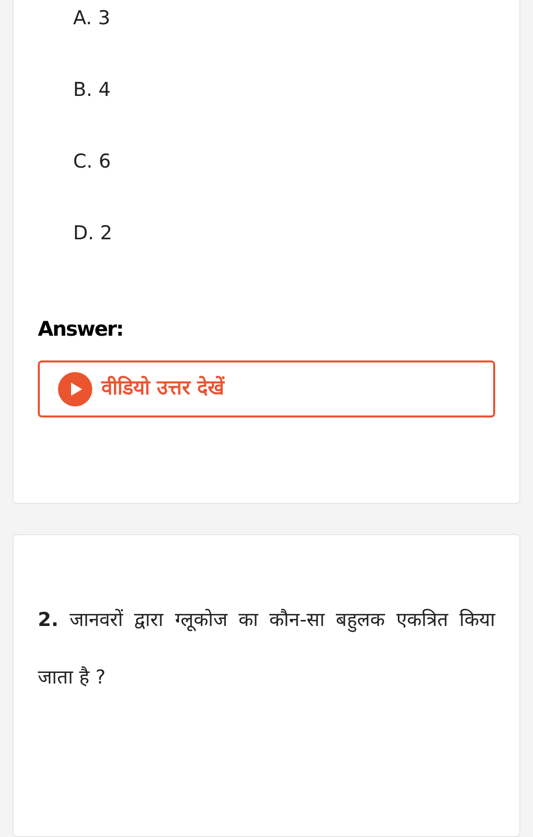A. 3
B. 4
C. 6
D. 2
Answer:
वीडियो उत्तर देखें
2. जानवरों द्वारा ग्लूकोज का कौन-सा बहुलक एकत्रित किया जाता है ?